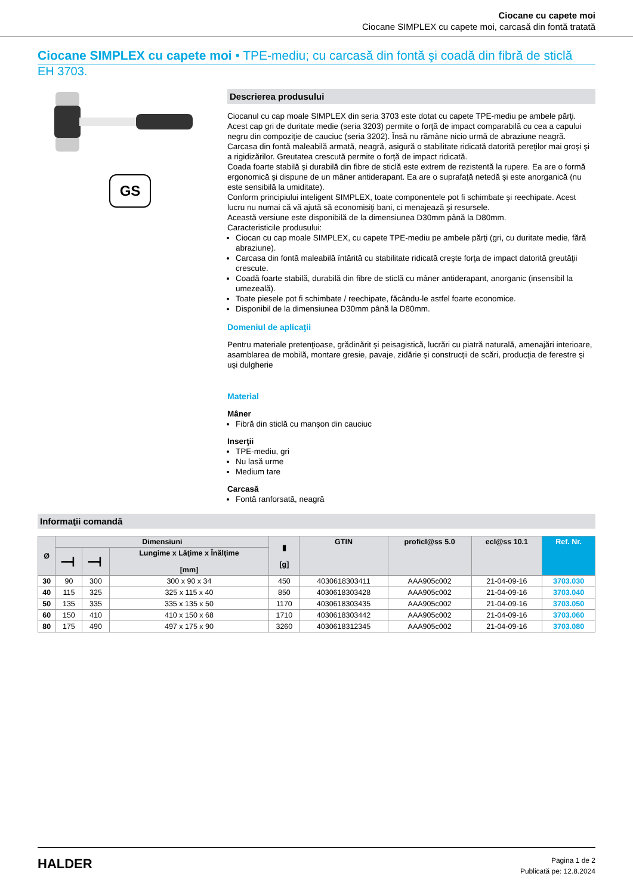Ciocane cu capete moi
Ciocane SIMPLEX cu capete moi, carcasă din fontă tratată
Ciocane SIMPLEX cu capete moi • TPE-mediu; cu carcasă din fontă şi coadă din fibră de sticlă
EH 3703.
GS
Descrierea produsului
Ciocanul cu cap moale SIMPLEX din seria 3703 este dotat cu capete TPE-mediu pe ambele părţi.
Acest cap gri de duritate medie (seria 3203) permite o forţă de impact comparabilă cu cea a capului negru din compoziţie de cauciuc (seria 3202). Însă nu rămâne nicio urmă de abraziune neagră.
Carcasa din fontă maleabilă armată, neagră, asigură o stabilitate ridicată datorită pereţilor mai groşi şi a rigidizărilor. Greutatea crescută permite o forţă de impact ridicată.
Coada foarte stabilă şi durabilă din fibre de sticlă este extrem de rezistentă la rupere. Ea are o formă ergonomică şi dispune de un mâner antiderapant. Ea are o suprafaţă netedă şi este anorganică (nu este sensibilă la umiditate).
Conform principiului inteligent SIMPLEX, toate componentele pot fi schimbate şi reechipate. Acest lucru nu numai că vă ajută să economisiţi bani, ci menajează şi resursele.
Această versiune este disponibilă de la dimensiunea D30mm până la D80mm.
Caracteristicile produsului:
Ciocan cu cap moale SIMPLEX, cu capete TPE-mediu pe ambele părţi (gri, cu duritate medie, fără abraziune).
Carcasa din fontă maleabilă întărită cu stabilitate ridicată creşte forţa de impact datorită greutăţii crescute.
Coadă foarte stabilă, durabilă din fibre de sticlă cu mâner antiderapant, anorganic (insensibil la umezeală).
Toate piesele pot fi schimbate / reechipate, făcându-le astfel foarte economice.
Disponibil de la dimensiunea D30mm până la D80mm.
Domeniul de aplicaţii
Pentru materiale pretenţioase, grădinărit şi peisagistică, lucrări cu piatră naturală, amenajări interioare, asamblarea de mobilă, montare gresie, pavaje, zidărie şi construcţii de scări, producţia de ferestre şi uşi dulgherie
Material
Mâner
Fibră din sticlă cu manşon din cauciuc
Inserţii
TPE-mediu, gri
Nu lasă urme
Medium tare
Carcasă
Fontă ranforsată, neagră
Informaţii comandă
| Ø | Dimensiuni | | | ▮ [g] | GTIN | proficl@ss 5.0 | ecl@ss 10.1 | Ref. Nr. |
| --- | --- | --- | --- | --- | --- | --- | --- | --- |
| | ━━┫ | ━━┫ | Lungime x Lăţime x Înălţime [mm] | | | | | |
| 30 | 90 | 300 | 300 x 90 x 34 | 450 | 4030618303411 | AAA905c002 | 21-04-09-16 | 3703.030 |
| 40 | 115 | 325 | 325 x 115 x 40 | 850 | 4030618303428 | AAA905c002 | 21-04-09-16 | 3703.040 |
| 50 | 135 | 335 | 335 x 135 x 50 | 1170 | 4030618303435 | AAA905c002 | 21-04-09-16 | 3703.050 |
| 60 | 150 | 410 | 410 x 150 x 68 | 1710 | 4030618303442 | AAA905c002 | 21-04-09-16 | 3703.060 |
| 80 | 175 | 490 | 497 x 175 x 90 | 3260 | 4030618312345 | AAA905c002 | 21-04-09-16 | 3703.080 |
HALDER
Pagina 1 de 2
Publicată pe: 12.8.2024